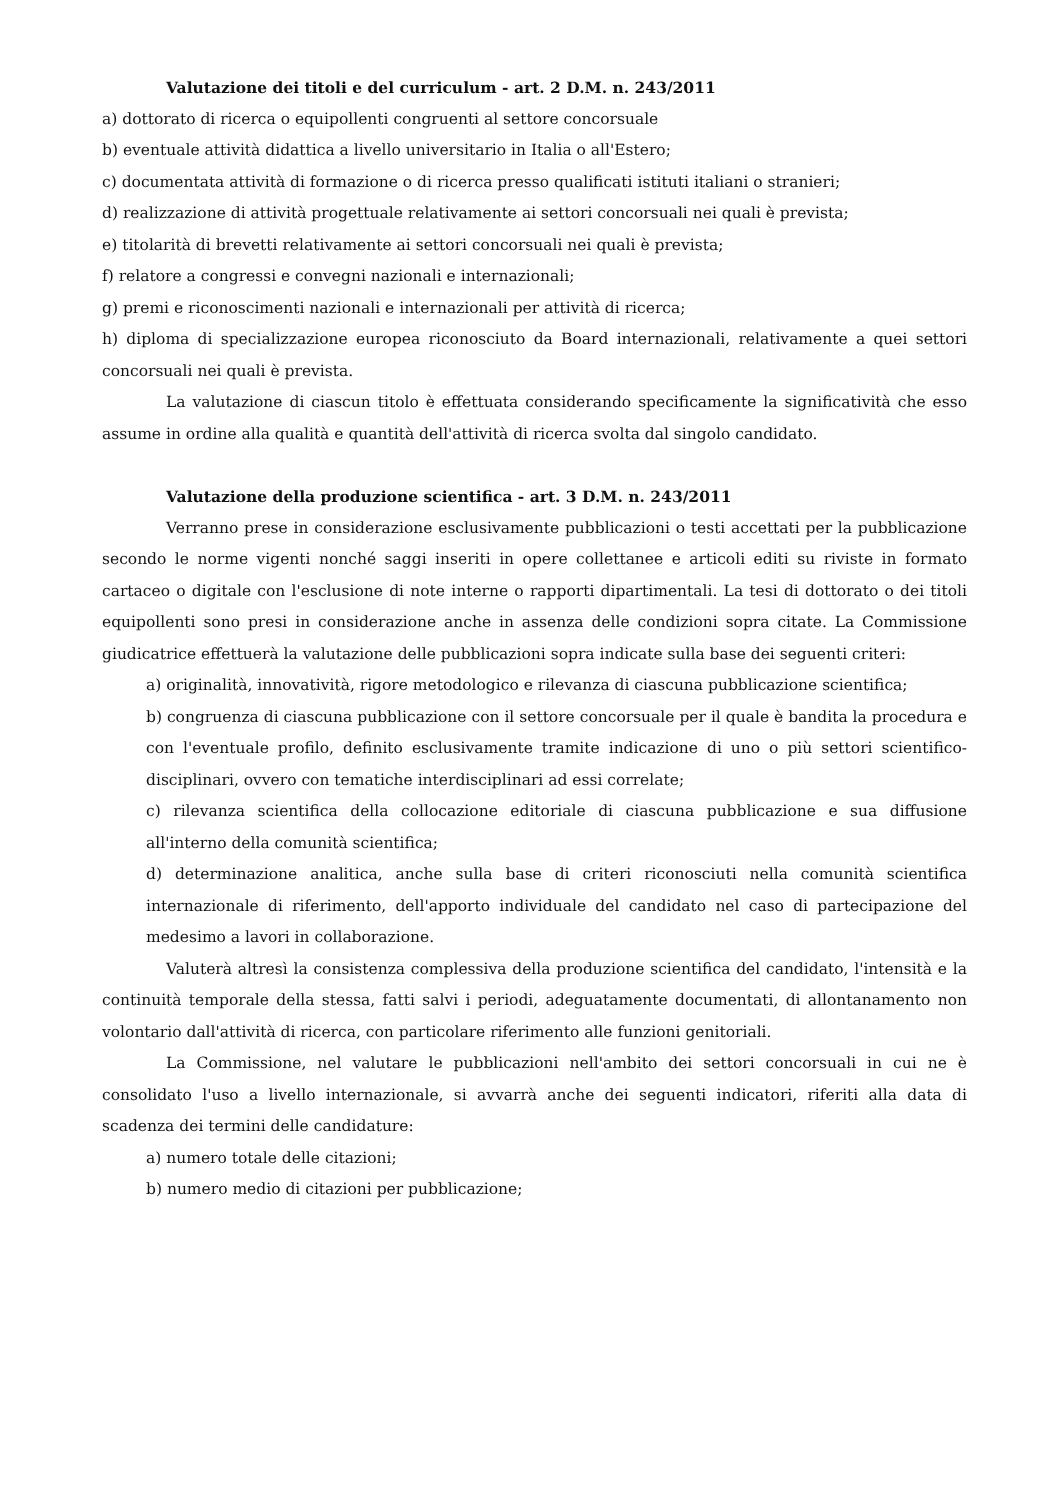Valutazione dei titoli e del curriculum - art. 2 D.M. n. 243/2011
a) dottorato di ricerca o equipollenti congruenti al settore concorsuale
b) eventuale attività didattica a livello universitario in Italia o all'Estero;
c) documentata attività di formazione o di ricerca presso qualificati istituti italiani o stranieri;
d) realizzazione di attività progettuale relativamente ai settori concorsuali nei quali è prevista;
e) titolarità di brevetti relativamente ai settori concorsuali nei quali è prevista;
f) relatore a congressi e convegni nazionali e internazionali;
g) premi e riconoscimenti nazionali e internazionali per attività di ricerca;
h) diploma di specializzazione europea riconosciuto da Board internazionali, relativamente a quei settori concorsuali nei quali è prevista.
La valutazione di ciascun titolo è effettuata considerando specificamente la significatività che esso assume in ordine alla qualità e quantità dell'attività di ricerca svolta dal singolo candidato.
Valutazione della produzione scientifica - art. 3 D.M. n. 243/2011
Verranno prese in considerazione esclusivamente pubblicazioni o testi accettati per la pubblicazione secondo le norme vigenti nonché saggi inseriti in opere collettanee e articoli editi su riviste in formato cartaceo o digitale con l'esclusione di note interne o rapporti dipartimentali. La tesi di dottorato o dei titoli equipollenti sono presi in considerazione anche in assenza delle condizioni sopra citate. La Commissione giudicatrice effettuerà la valutazione delle pubblicazioni sopra indicate sulla base dei seguenti criteri:
a) originalità, innovatività, rigore metodologico e rilevanza di ciascuna pubblicazione scientifica;
b) congruenza di ciascuna pubblicazione con il settore concorsuale per il quale è bandita la procedura e con l'eventuale profilo, definito esclusivamente tramite indicazione di uno o più settori scientifico-disciplinari, ovvero con tematiche interdisciplinari ad essi correlate;
c) rilevanza scientifica della collocazione editoriale di ciascuna pubblicazione e sua diffusione all'interno della comunità scientifica;
d) determinazione analitica, anche sulla base di criteri riconosciuti nella comunità scientifica internazionale di riferimento, dell'apporto individuale del candidato nel caso di partecipazione del medesimo a lavori in collaborazione.
Valuterà altresì la consistenza complessiva della produzione scientifica del candidato, l'intensità e la continuità temporale della stessa, fatti salvi i periodi, adeguatamente documentati, di allontanamento non volontario dall'attività di ricerca, con particolare riferimento alle funzioni genitoriali.
La Commissione, nel valutare le pubblicazioni nell'ambito dei settori concorsuali in cui ne è consolidato l'uso a livello internazionale, si avvarrà anche dei seguenti indicatori, riferiti alla data di scadenza dei termini delle candidature:
a) numero totale delle citazioni;
b) numero medio di citazioni per pubblicazione;